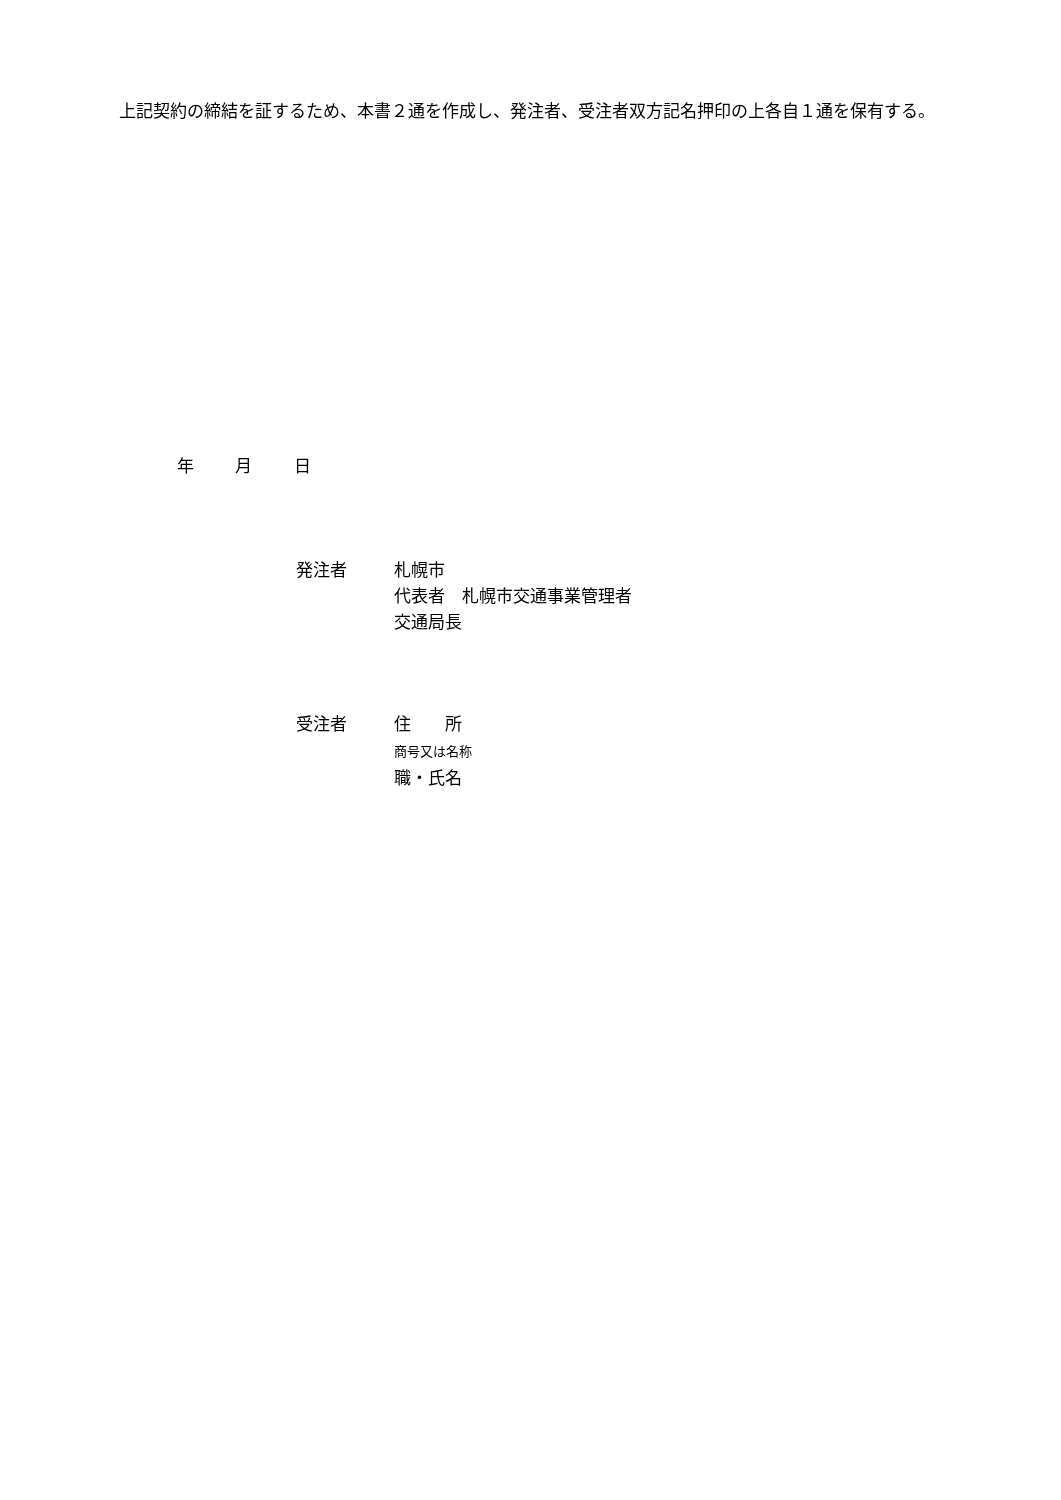上記契約の締結を証するため、本書２通を作成し、発注者、受注者双方記名押印の上各自１通を保有する。
年 月 日
発注者 札幌市
代表者　札幌市交通事業管理者
交通局長
受注者 住　　所
商号又は名称
職・氏名